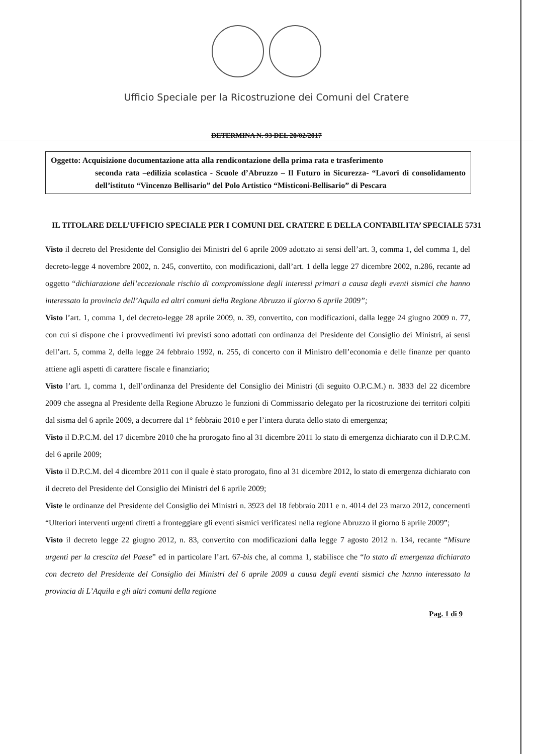Ufficio Speciale per la Ricostruzione dei Comuni del Cratere
DETERMINA N. 93 DEL 20/02/2017
Oggetto: Acquisizione documentazione atta alla rendicontazione della prima rata e trasferimento
seconda rata –edilizia scolastica - Scuole d’Abruzzo – Il Futuro in Sicurezza- “Lavori di consolidamento dell’istituto “Vincenzo Bellisario” del Polo Artistico “Misticoni-Bellisario” di Pescara
IL TITOLARE DELL’UFFICIO SPECIALE PER I COMUNI DEL CRATERE E DELLA CONTABILITA’ SPECIALE 5731
Visto il decreto del Presidente del Consiglio dei Ministri del 6 aprile 2009 adottato ai sensi dell’art. 3, comma 1, del comma 1, del decreto-legge 4 novembre 2002, n. 245, convertito, con modificazioni, dall’art. 1 della legge 27 dicembre 2002, n.286, recante ad oggetto “dichiarazione dell’eccezionale rischio di compromissione degli interessi primari a causa degli eventi sismici che hanno interessato la provincia dell’Aquila ed altri comuni della Regione Abruzzo il giorno 6 aprile 2009”;
Visto l’art. 1, comma 1, del decreto-legge 28 aprile 2009, n. 39, convertito, con modificazioni, dalla legge 24 giugno 2009 n. 77, con cui si dispone che i provvedimenti ivi previsti sono adottati con ordinanza del Presidente del Consiglio dei Ministri, ai sensi dell’art. 5, comma 2, della legge 24 febbraio 1992, n. 255, di concerto con il Ministro dell’economia e delle finanze per quanto attiene agli aspetti di carattere fiscale e finanziario;
Visto l’art. 1, comma 1, dell’ordinanza del Presidente del Consiglio dei Ministri (di seguito O.P.C.M.) n. 3833 del 22 dicembre 2009 che assegna al Presidente della Regione Abruzzo le funzioni di Commissario delegato per la ricostruzione dei territori colpiti dal sisma del 6 aprile 2009, a decorrere dal 1° febbraio 2010 e per l’intera durata dello stato di emergenza;
Visto il D.P.C.M. del 17 dicembre 2010 che ha prorogato fino al 31 dicembre 2011 lo stato di emergenza dichiarato con il D.P.C.M. del 6 aprile 2009;
Visto il D.P.C.M. del 4 dicembre 2011 con il quale è stato prorogato, fino al 31 dicembre 2012, lo stato di emergenza dichiarato con il decreto del Presidente del Consiglio dei Ministri del 6 aprile 2009;
Viste le ordinanze del Presidente del Consiglio dei Ministri n. 3923 del 18 febbraio 2011 e n. 4014 del 23 marzo 2012, concernenti “Ulteriori interventi urgenti diretti a fronteggiare gli eventi sismici verificatesi nella regione Abruzzo il giorno 6 aprile 2009”;
Visto il decreto legge 22 giugno 2012, n. 83, convertito con modificazioni dalla legge 7 agosto 2012 n. 134, recante “Misure urgenti per la crescita del Paese” ed in particolare l’art. 67-bis che, al comma 1, stabilisce che “lo stato di emergenza dichiarato con decreto del Presidente del Consiglio dei Ministri del 6 aprile 2009 a causa degli eventi sismici che hanno interessato la provincia di L’Aquila e gli altri comuni della regione
Pag. 1 di 9